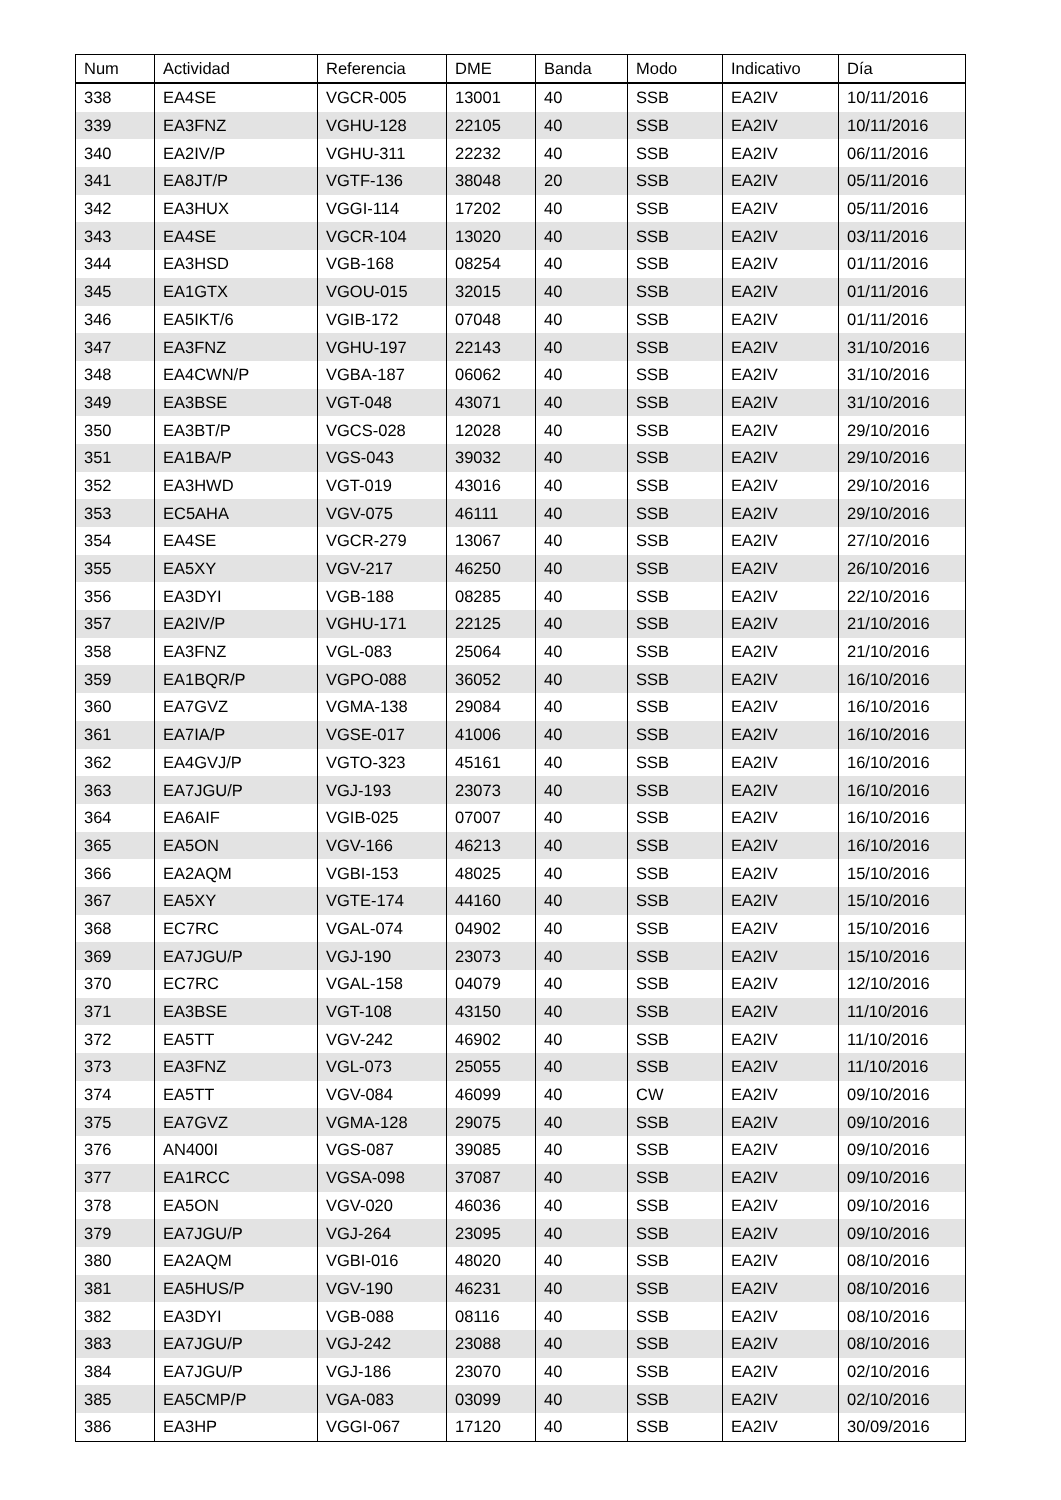| Num | Actividad | Referencia | DME | Banda | Modo | Indicativo | Día |
| --- | --- | --- | --- | --- | --- | --- | --- |
| 338 | EA4SE | VGCR-005 | 13001 | 40 | SSB | EA2IV | 10/11/2016 |
| 339 | EA3FNZ | VGHU-128 | 22105 | 40 | SSB | EA2IV | 10/11/2016 |
| 340 | EA2IV/P | VGHU-311 | 22232 | 40 | SSB | EA2IV | 06/11/2016 |
| 341 | EA8JT/P | VGTF-136 | 38048 | 20 | SSB | EA2IV | 05/11/2016 |
| 342 | EA3HUX | VGGI-114 | 17202 | 40 | SSB | EA2IV | 05/11/2016 |
| 343 | EA4SE | VGCR-104 | 13020 | 40 | SSB | EA2IV | 03/11/2016 |
| 344 | EA3HSD | VGB-168 | 08254 | 40 | SSB | EA2IV | 01/11/2016 |
| 345 | EA1GTX | VGOU-015 | 32015 | 40 | SSB | EA2IV | 01/11/2016 |
| 346 | EA5IKT/6 | VGIB-172 | 07048 | 40 | SSB | EA2IV | 01/11/2016 |
| 347 | EA3FNZ | VGHU-197 | 22143 | 40 | SSB | EA2IV | 31/10/2016 |
| 348 | EA4CWN/P | VGBA-187 | 06062 | 40 | SSB | EA2IV | 31/10/2016 |
| 349 | EA3BSE | VGT-048 | 43071 | 40 | SSB | EA2IV | 31/10/2016 |
| 350 | EA3BT/P | VGCS-028 | 12028 | 40 | SSB | EA2IV | 29/10/2016 |
| 351 | EA1BA/P | VGS-043 | 39032 | 40 | SSB | EA2IV | 29/10/2016 |
| 352 | EA3HWD | VGT-019 | 43016 | 40 | SSB | EA2IV | 29/10/2016 |
| 353 | EC5AHA | VGV-075 | 46111 | 40 | SSB | EA2IV | 29/10/2016 |
| 354 | EA4SE | VGCR-279 | 13067 | 40 | SSB | EA2IV | 27/10/2016 |
| 355 | EA5XY | VGV-217 | 46250 | 40 | SSB | EA2IV | 26/10/2016 |
| 356 | EA3DYI | VGB-188 | 08285 | 40 | SSB | EA2IV | 22/10/2016 |
| 357 | EA2IV/P | VGHU-171 | 22125 | 40 | SSB | EA2IV | 21/10/2016 |
| 358 | EA3FNZ | VGL-083 | 25064 | 40 | SSB | EA2IV | 21/10/2016 |
| 359 | EA1BQR/P | VGPO-088 | 36052 | 40 | SSB | EA2IV | 16/10/2016 |
| 360 | EA7GVZ | VGMA-138 | 29084 | 40 | SSB | EA2IV | 16/10/2016 |
| 361 | EA7IA/P | VGSE-017 | 41006 | 40 | SSB | EA2IV | 16/10/2016 |
| 362 | EA4GVJ/P | VGTO-323 | 45161 | 40 | SSB | EA2IV | 16/10/2016 |
| 363 | EA7JGU/P | VGJ-193 | 23073 | 40 | SSB | EA2IV | 16/10/2016 |
| 364 | EA6AIF | VGIB-025 | 07007 | 40 | SSB | EA2IV | 16/10/2016 |
| 365 | EA5ON | VGV-166 | 46213 | 40 | SSB | EA2IV | 16/10/2016 |
| 366 | EA2AQM | VGBI-153 | 48025 | 40 | SSB | EA2IV | 15/10/2016 |
| 367 | EA5XY | VGTE-174 | 44160 | 40 | SSB | EA2IV | 15/10/2016 |
| 368 | EC7RC | VGAL-074 | 04902 | 40 | SSB | EA2IV | 15/10/2016 |
| 369 | EA7JGU/P | VGJ-190 | 23073 | 40 | SSB | EA2IV | 15/10/2016 |
| 370 | EC7RC | VGAL-158 | 04079 | 40 | SSB | EA2IV | 12/10/2016 |
| 371 | EA3BSE | VGT-108 | 43150 | 40 | SSB | EA2IV | 11/10/2016 |
| 372 | EA5TT | VGV-242 | 46902 | 40 | SSB | EA2IV | 11/10/2016 |
| 373 | EA3FNZ | VGL-073 | 25055 | 40 | SSB | EA2IV | 11/10/2016 |
| 374 | EA5TT | VGV-084 | 46099 | 40 | CW | EA2IV | 09/10/2016 |
| 375 | EA7GVZ | VGMA-128 | 29075 | 40 | SSB | EA2IV | 09/10/2016 |
| 376 | AN400I | VGS-087 | 39085 | 40 | SSB | EA2IV | 09/10/2016 |
| 377 | EA1RCC | VGSA-098 | 37087 | 40 | SSB | EA2IV | 09/10/2016 |
| 378 | EA5ON | VGV-020 | 46036 | 40 | SSB | EA2IV | 09/10/2016 |
| 379 | EA7JGU/P | VGJ-264 | 23095 | 40 | SSB | EA2IV | 09/10/2016 |
| 380 | EA2AQM | VGBI-016 | 48020 | 40 | SSB | EA2IV | 08/10/2016 |
| 381 | EA5HUS/P | VGV-190 | 46231 | 40 | SSB | EA2IV | 08/10/2016 |
| 382 | EA3DYI | VGB-088 | 08116 | 40 | SSB | EA2IV | 08/10/2016 |
| 383 | EA7JGU/P | VGJ-242 | 23088 | 40 | SSB | EA2IV | 08/10/2016 |
| 384 | EA7JGU/P | VGJ-186 | 23070 | 40 | SSB | EA2IV | 02/10/2016 |
| 385 | EA5CMP/P | VGA-083 | 03099 | 40 | SSB | EA2IV | 02/10/2016 |
| 386 | EA3HP | VGGI-067 | 17120 | 40 | SSB | EA2IV | 30/09/2016 |